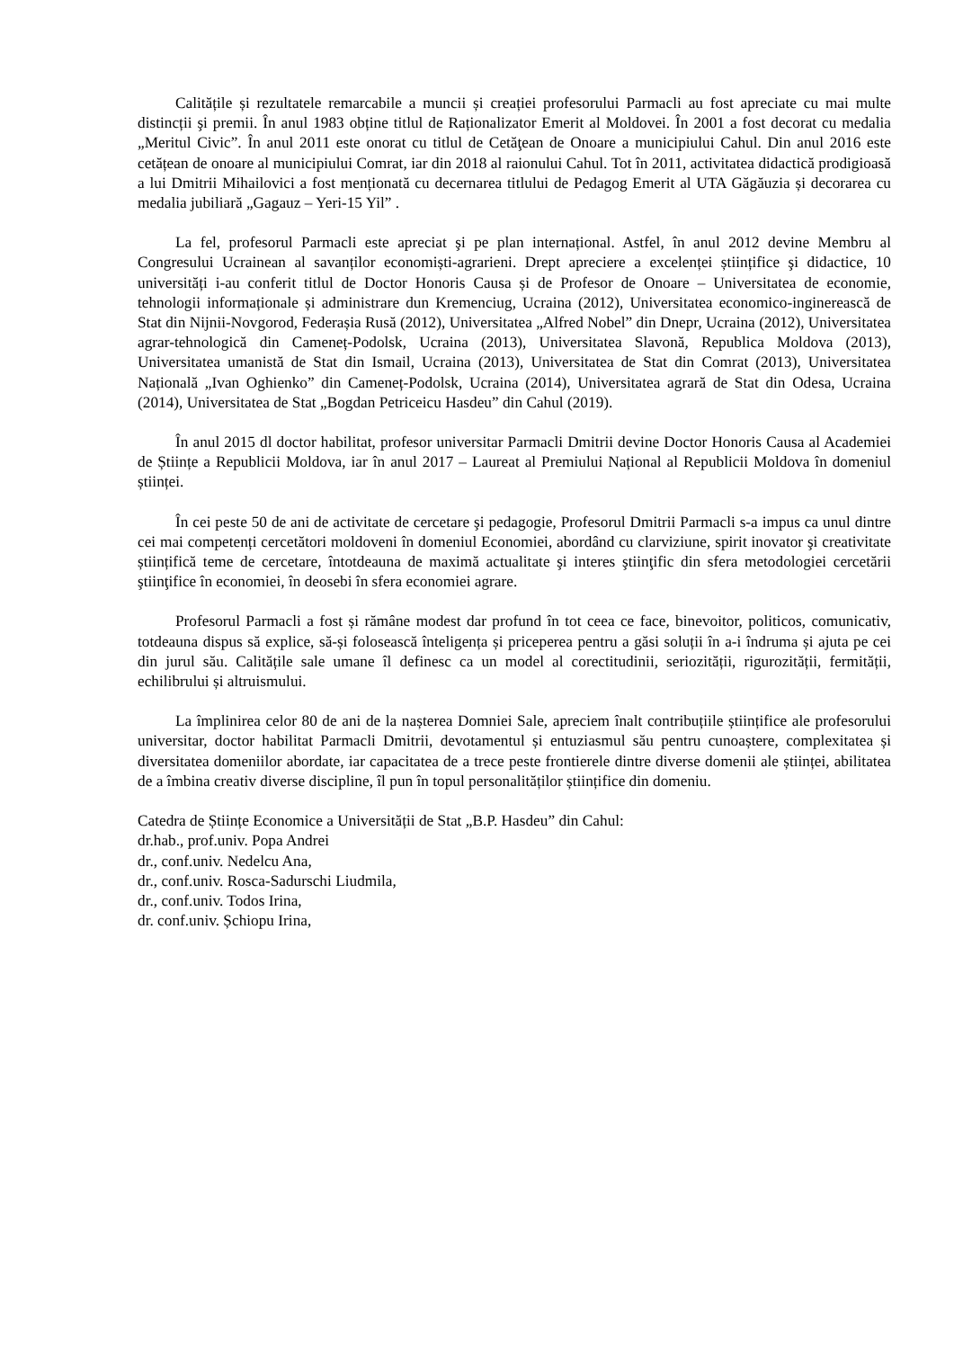Calitățile și rezultatele remarcabile a muncii și creației profesorului Parmacli au fost apreciate cu mai multe distincții şi premii. În anul 1983 obține titlul de Raționalizator Emerit al Moldovei. În 2001 a fost decorat cu medalia „Meritul Civic”. În anul 2011 este onorat cu titlul de Cetăţean de Onoare a municipiului Cahul. Din anul 2016 este cetățean de onoare al municipiului Comrat, iar din 2018 al raionului Cahul. Tot în 2011, activitatea didactică prodigioasă a lui Dmitrii Mihailovici a fost menționată cu decernarea titlului de Pedagog Emerit al UTA Găgăuzia și decorarea cu medalia jubiliară „Gagauz – Yeri-15 Yil” .
La fel, profesorul Parmacli este apreciat şi pe plan internațional. Astfel, în anul 2012 devine Membru al Congresului Ucrainean al savanților economiști-agrarieni. Drept apreciere a excelenței științifice şi didactice, 10 universități i-au conferit titlul de Doctor Honoris Causa și de Profesor de Onoare – Universitatea de economie, tehnologii informaționale și administrare dun Kremenciug, Ucraina (2012), Universitatea economico-inginerească de Stat din Nijnii-Novgorod, Federașia Rusă (2012), Universitatea „Alfred Nobel” din Dnepr, Ucraina (2012), Universitatea agrar-tehnologică din Cameneț-Podolsk, Ucraina (2013), Universitatea Slavonă, Republica Moldova (2013), Universitatea umanistă de Stat din Ismail, Ucraina (2013), Universitatea de Stat din Comrat (2013), Universitatea Națională „Ivan Oghienko” din Cameneț-Podolsk, Ucraina (2014), Universitatea agrară de Stat din Odesa, Ucraina (2014), Universitatea de Stat „Bogdan Petriceicu Hasdeu” din Cahul (2019).
În anul 2015 dl doctor habilitat, profesor universitar Parmacli Dmitrii devine Doctor Honoris Causa al Academiei de Științe a Republicii Moldova, iar în anul 2017 – Laureat al Premiului Național al Republicii Moldova în domeniul științei.
În cei peste 50 de ani de activitate de cercetare şi pedagogie, Profesorul Dmitrii Parmacli s-a impus ca unul dintre cei mai competenți cercetători moldoveni în domeniul Economiei, abordând cu clarviziune, spirit inovator şi creativitate științifică teme de cercetare, întotdeauna de maximă actualitate şi interes ştiinţific din sfera metodologiei cercetării ştiinţifice în economiei, în deosebi în sfera economiei agrare.
Profesorul Parmacli a fost și rămâne modest dar profund în tot ceea ce face, binevoitor, politicos, comunicativ, totdeauna dispus să explice, să-și folosească înteligența și priceperea pentru a găsi soluții în a-i îndruma și ajuta pe cei din jurul său. Calitățile sale umane îl definesc ca un model al corectitudinii, seriozității, rigurozității, fermității, echilibrului și altruismului.
La împlinirea celor 80 de ani de la nașterea Domniei Sale, apreciem înalt contribuțiile științifice ale profesorului universitar, doctor habilitat Parmacli Dmitrii, devotamentul și entuziasmul său pentru cunoaștere, complexitatea și diversitatea domeniilor abordate, iar capacitatea de a trece peste frontierele dintre diverse domenii ale științei, abilitatea de a îmbina creativ diverse discipline, îl pun în topul personalităților științifice din domeniu.
Catedra de Științe Economice a Universității de Stat „B.P. Hasdeu” din Cahul:
dr.hab., prof.univ. Popa Andrei
dr., conf.univ. Nedelcu Ana,
dr., conf.univ. Rosca-Sadurschi Liudmila,
dr., conf.univ. Todos Irina,
dr. conf.univ. Șchiopu Irina,